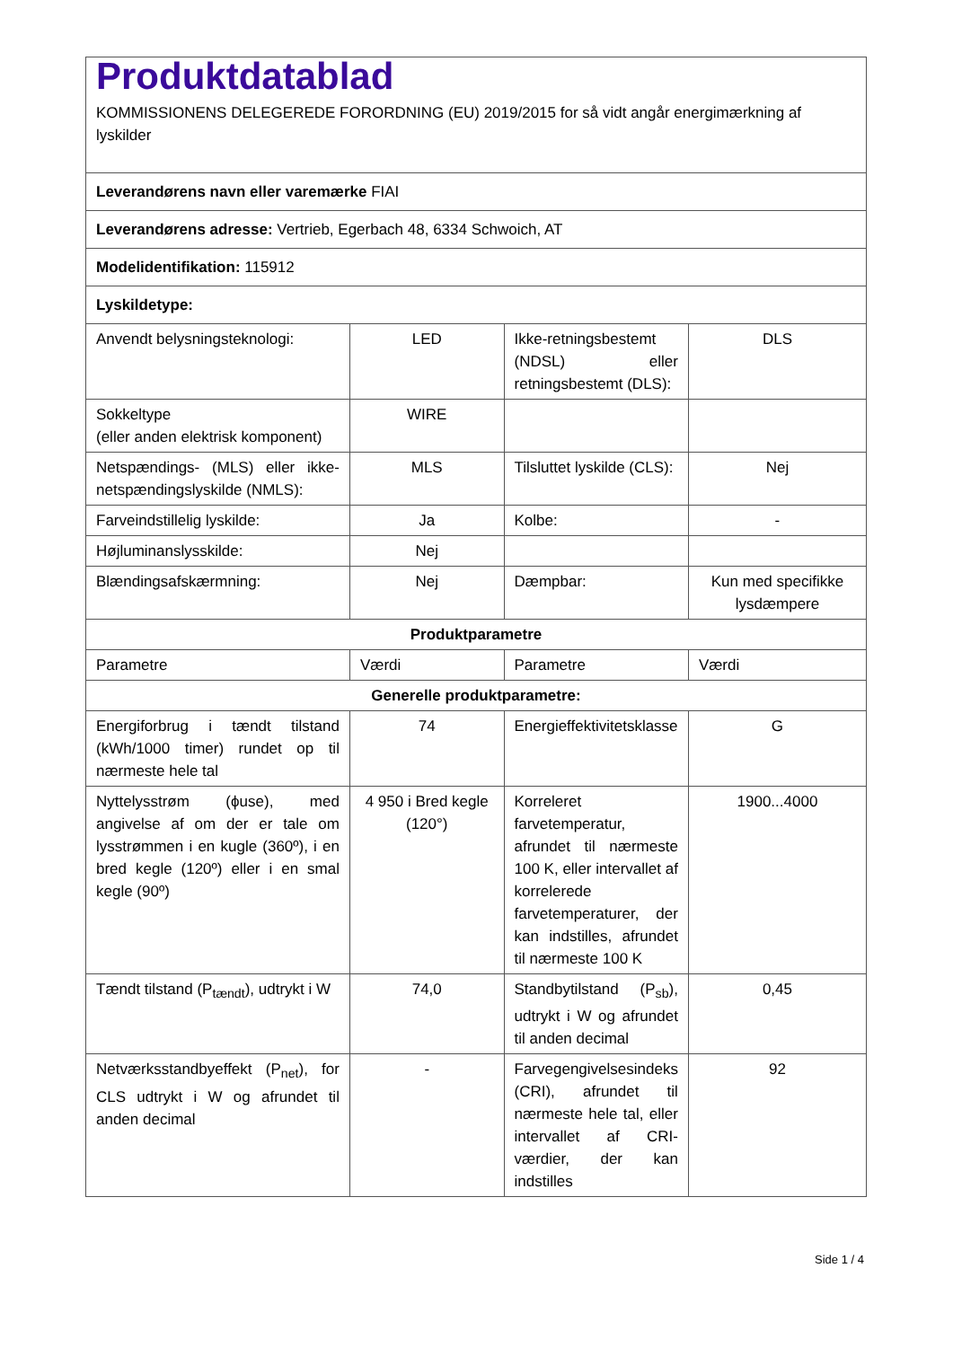| Produktdatablad KOMMISSIONENS DELEGEREDE FORORDNING (EU) 2019/2015 for så vidt angår energimærkning af lyskilder | | | |
| Leverandørens navn eller varemærke FIAI | | | |
| Leverandørens adresse: Vertrieb, Egerbach 48, 6334 Schwoich, AT | | | |
| Modelidentifikation: 115912 | | | |
| Lyskildetype: | | | |
| Anvendt belysningsteknologi: | LED | Ikke-retningsbestemt (NDSL) eller retningsbestemt (DLS): | DLS |
| Sokkeltype (eller anden elektrisk komponent) | WIRE | | |
| Netspændings- (MLS) eller ikke-netspændingslyskilde (NMLS): | MLS | Tilsluttet lyskilde (CLS): | Nej |
| Farveindstillelig lyskilde: | Ja | Kolbe: | - |
| Højluminanslysskilde: | Nej | | |
| Blændingsafskærmning: | Nej | Dæmpbar: | Kun med specifikke lysdæmpere |
| Produktparametre | | | |
| Parametre | Værdi | Parametre | Værdi |
| Generelle produktparametre: | | | |
| Energiforbrug i tændt tilstand (kWh/1000 timer) rundet op til nærmeste hele tal | 74 | Energieffektivitetsklasse | G |
| Nyttelysstrøm (ϕuse), med angivelse af om der er tale om lysstrømmen i en kugle (360º), i en bred kegle (120º) eller i en smal kegle (90º) | 4 950 i Bred kegle (120°) | Korreleret farvetemperatur, afrundet til nærmeste 100 K, eller intervallet af korrelerede farvetemperaturer, der kan indstilles, afrundet til nærmeste 100 K | 1900...4000 |
| Tændt tilstand (P<sub>tændt</sub>), udtrykt i W | 74,0 | Standbytilstand (P<sub>sb</sub>), udtrykt i W og afrundet til anden decimal | 0,45 |
| Netværksstandbyeffekt (P<sub>net</sub>), for CLS udtrykt i W og afrundet til anden decimal | - | Farvegengivelsesindeks (CRI), afrundet til nærmeste hele tal, eller intervallet af CRI-værdier, der kan indstilles | 92 |
Side 1 / 4